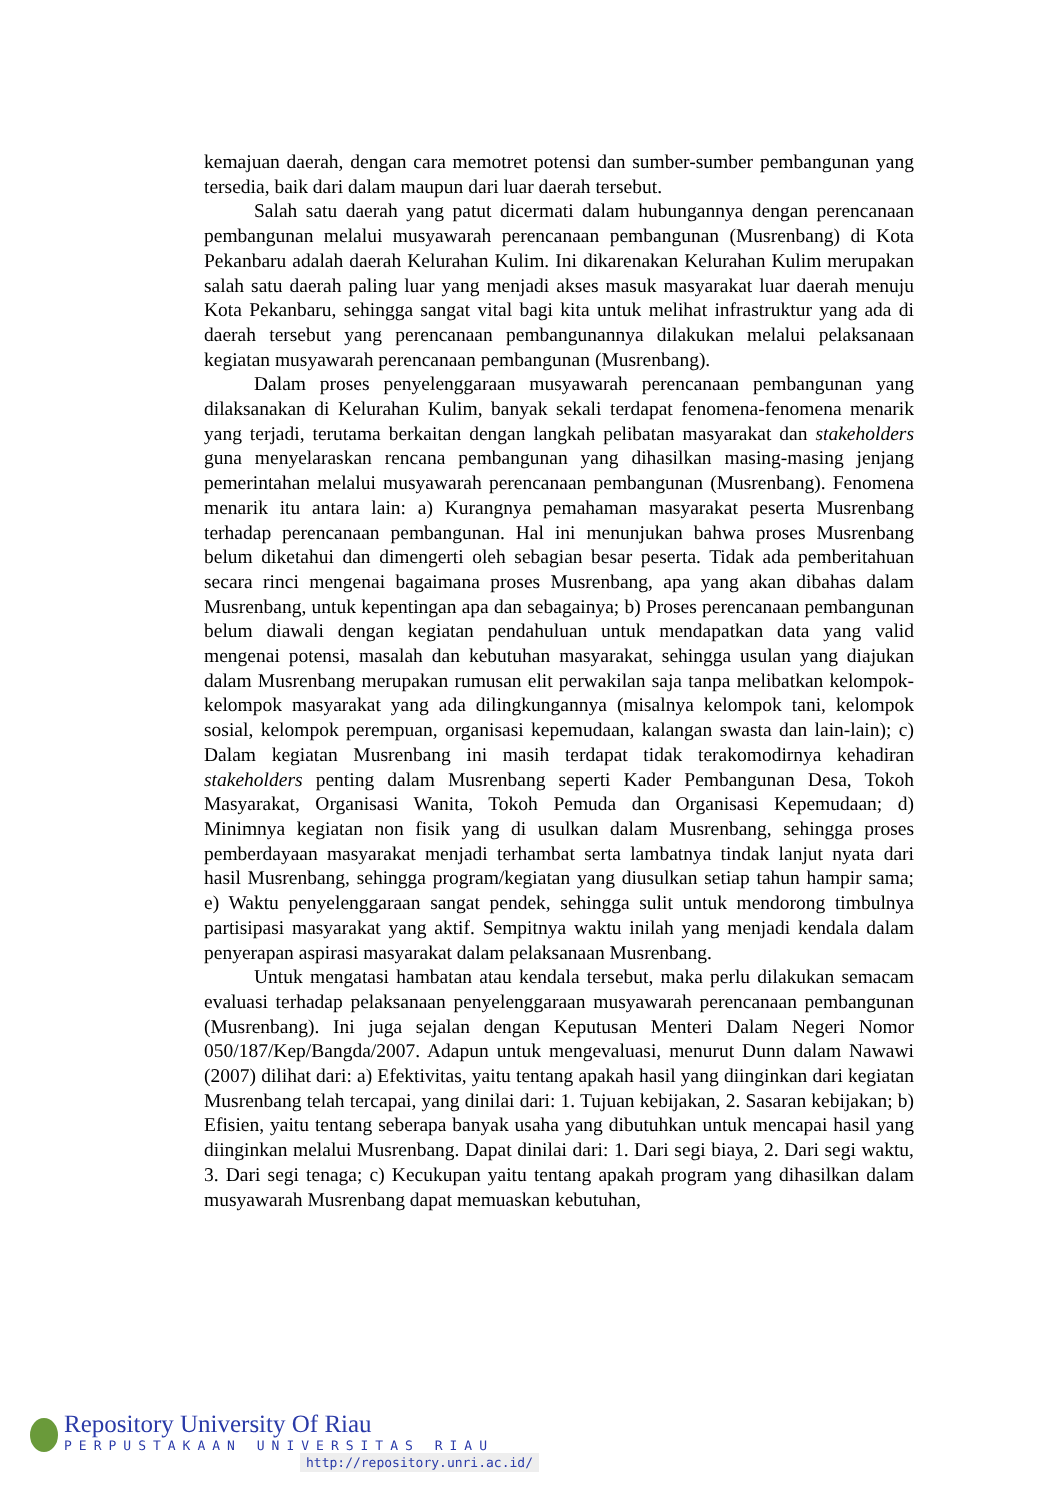kemajuan daerah, dengan cara memotret potensi dan sumber-sumber pembangunan yang tersedia, baik dari dalam maupun dari luar daerah tersebut.
Salah satu daerah yang patut dicermati dalam hubungannya dengan perencanaan pembangunan melalui musyawarah perencanaan pembangunan (Musrenbang) di Kota Pekanbaru adalah daerah Kelurahan Kulim. Ini dikarenakan Kelurahan Kulim merupakan salah satu daerah paling luar yang menjadi akses masuk masyarakat luar daerah menuju Kota Pekanbaru, sehingga sangat vital bagi kita untuk melihat infrastruktur yang ada di daerah tersebut yang perencanaan pembangunannya dilakukan melalui pelaksanaan kegiatan musyawarah perencanaan pembangunan (Musrenbang).
Dalam proses penyelenggaraan musyawarah perencanaan pembangunan yang dilaksanakan di Kelurahan Kulim, banyak sekali terdapat fenomena-fenomena menarik yang terjadi, terutama berkaitan dengan langkah pelibatan masyarakat dan stakeholders guna menyelaraskan rencana pembangunan yang dihasilkan masing-masing jenjang pemerintahan melalui musyawarah perencanaan pembangunan (Musrenbang). Fenomena menarik itu antara lain: a) Kurangnya pemahaman masyarakat peserta Musrenbang terhadap perencanaan pembangunan. Hal ini menunjukan bahwa proses Musrenbang belum diketahui dan dimengerti oleh sebagian besar peserta. Tidak ada pemberitahuan secara rinci mengenai bagaimana proses Musrenbang, apa yang akan dibahas dalam Musrenbang, untuk kepentingan apa dan sebagainya; b) Proses perencanaan pembangunan belum diawali dengan kegiatan pendahuluan untuk mendapatkan data yang valid mengenai potensi, masalah dan kebutuhan masyarakat, sehingga usulan yang diajukan dalam Musrenbang merupakan rumusan elit perwakilan saja tanpa melibatkan kelompok-kelompok masyarakat yang ada dilingkungannya (misalnya kelompok tani, kelompok sosial, kelompok perempuan, organisasi kepemudaan, kalangan swasta dan lain-lain); c) Dalam kegiatan Musrenbang ini masih terdapat tidak terakomodirnya kehadiran stakeholders penting dalam Musrenbang seperti Kader Pembangunan Desa, Tokoh Masyarakat, Organisasi Wanita, Tokoh Pemuda dan Organisasi Kepemudaan; d) Minimnya kegiatan non fisik yang di usulkan dalam Musrenbang, sehingga proses pemberdayaan masyarakat menjadi terhambat serta lambatnya tindak lanjut nyata dari hasil Musrenbang, sehingga program/kegiatan yang diusulkan setiap tahun hampir sama; e) Waktu penyelenggaraan sangat pendek, sehingga sulit untuk mendorong timbulnya partisipasi masyarakat yang aktif. Sempitnya waktu inilah yang menjadi kendala dalam penyerapan aspirasi masyarakat dalam pelaksanaan Musrenbang.
Untuk mengatasi hambatan atau kendala tersebut, maka perlu dilakukan semacam evaluasi terhadap pelaksanaan penyelenggaraan musyawarah perencanaan pembangunan (Musrenbang). Ini juga sejalan dengan Keputusan Menteri Dalam Negeri Nomor 050/187/Kep/Bangda/2007. Adapun untuk mengevaluasi, menurut Dunn dalam Nawawi (2007) dilihat dari: a) Efektivitas, yaitu tentang apakah hasil yang diinginkan dari kegiatan Musrenbang telah tercapai, yang dinilai dari: 1. Tujuan kebijakan, 2. Sasaran kebijakan; b) Efisien, yaitu tentang seberapa banyak usaha yang dibutuhkan untuk mencapai hasil yang diinginkan melalui Musrenbang. Dapat dinilai dari: 1. Dari segi biaya, 2. Dari segi waktu, 3. Dari segi tenaga; c) Kecukupan yaitu tentang apakah program yang dihasilkan dalam musyawarah Musrenbang dapat memuaskan kebutuhan,
Repository University Of Riau
PERPUSTAKAAN UNIVERSITAS RIAU
http://repository.unri.ac.id/